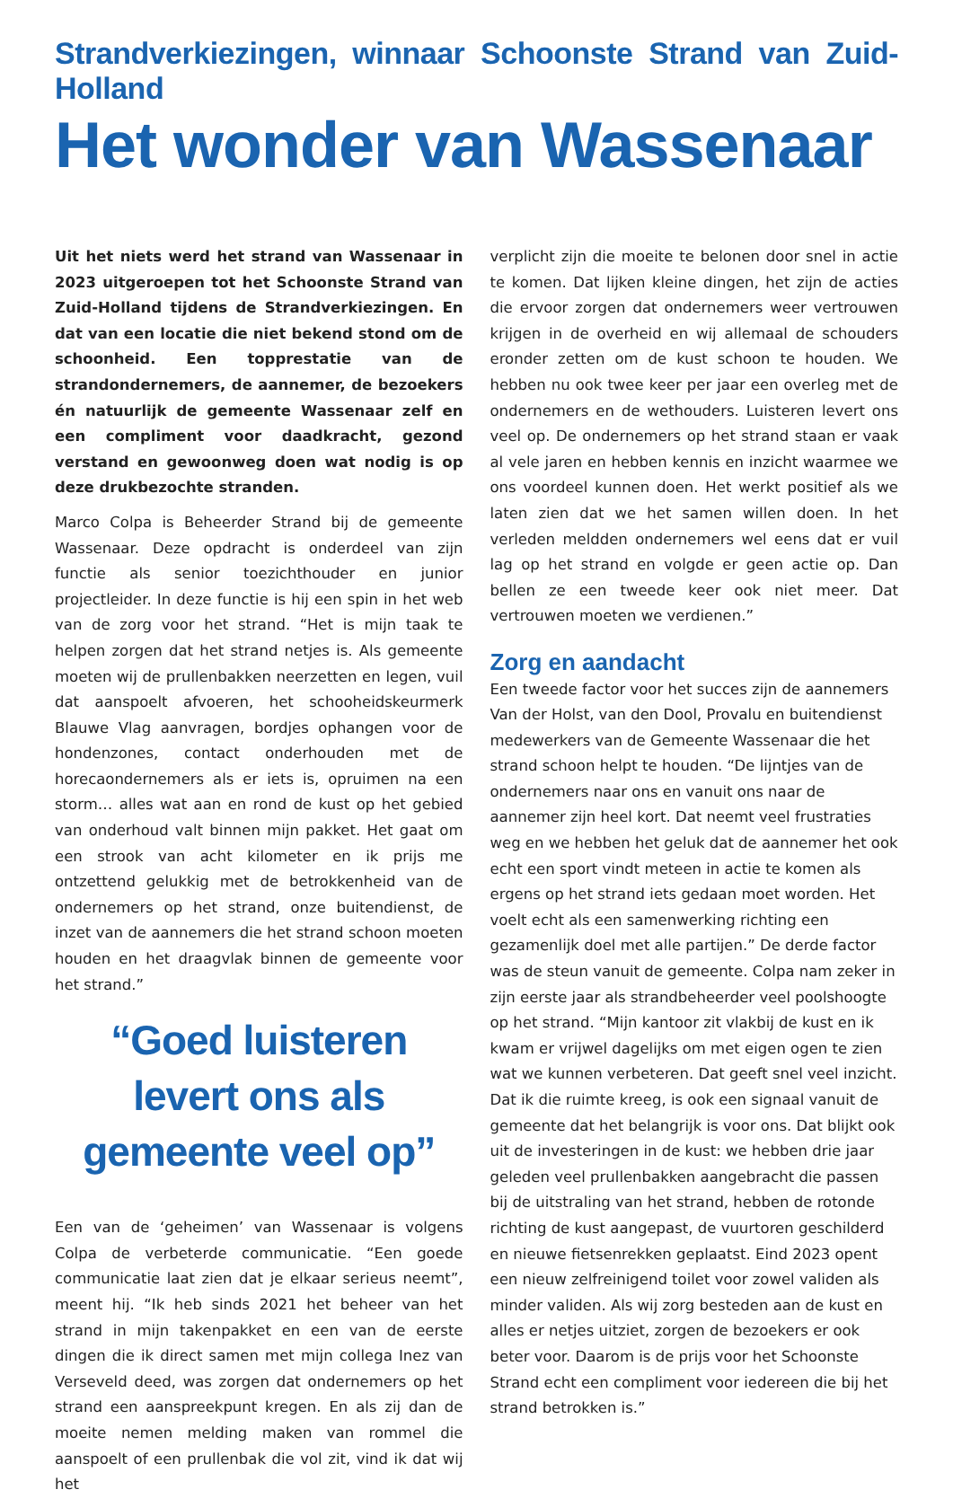Strandverkiezingen, winnaar Schoonste Strand van Zuid-Holland
Het wonder van Wassenaar
Uit het niets werd het strand van Wassenaar in 2023 uitgeroepen tot het Schoonste Strand van Zuid-Holland tijdens de Strandverkiezingen. En dat van een locatie die niet bekend stond om de schoonheid. Een topprestatie van de strandondernemers, de aannemer, de bezoekers én natuurlijk de gemeente Wassenaar zelf en een compliment voor daadkracht, gezond verstand en gewoonweg doen wat nodig is op deze drukbezochte stranden.
Marco Colpa is Beheerder Strand bij de gemeente Wassenaar. Deze opdracht is onderdeel van zijn functie als senior toezichthouder en junior projectleider. In deze functie is hij een spin in het web van de zorg voor het strand. “Het is mijn taak te helpen zorgen dat het strand netjes is. Als gemeente moeten wij de prullenbakken neerzetten en legen, vuil dat aanspoelt afvoeren, het schooheidskeurmerk Blauwe Vlag aanvragen, bordjes ophangen voor de hondenzones, contact onderhouden met de horecaondernemers als er iets is, opruimen na een storm… alles wat aan en rond de kust op het gebied van onderhoud valt binnen mijn pakket. Het gaat om een strook van acht kilometer en ik prijs me ontzettend gelukkig met de betrokkenheid van de ondernemers op het strand, onze buitendienst, de inzet van de aannemers die het strand schoon moeten houden en het draagvlak binnen de gemeente voor het strand.”
“Goed luisteren levert ons als gemeente veel op”
Een van de ‘geheimen’ van Wassenaar is volgens Colpa de verbeterde communicatie. “Een goede communicatie laat zien dat je elkaar serieus neemt”, meent hij. “Ik heb sinds 2021 het beheer van het strand in mijn takenpakket en een van de eerste dingen die ik direct samen met mijn collega Inez van Verseveld deed, was zorgen dat ondernemers op het strand een aanspreekpunt kregen. En als zij dan de moeite nemen melding maken van rommel die aanspoelt of een prullenbak die vol zit, vind ik dat wij het
verplicht zijn die moeite te belonen door snel in actie te komen. Dat lijken kleine dingen, het zijn de acties die ervoor zorgen dat ondernemers weer vertrouwen krijgen in de overheid en wij allemaal de schouders eronder zetten om de kust schoon te houden. We hebben nu ook twee keer per jaar een overleg met de ondernemers en de wethouders. Luisteren levert ons veel op. De ondernemers op het strand staan er vaak al vele jaren en hebben kennis en inzicht waarmee we ons voordeel kunnen doen. Het werkt positief als we laten zien dat we het samen willen doen. In het verleden meldden ondernemers wel eens dat er vuil lag op het strand en volgde er geen actie op. Dan bellen ze een tweede keer ook niet meer. Dat vertrouwen moeten we verdienen.”
Zorg en aandacht
Een tweede factor voor het succes zijn de aannemers Van der Holst, van den Dool, Provalu en buitendienst medewerkers van de Gemeente Wassenaar die het strand schoon helpt te houden. “De lijntjes van de ondernemers naar ons en vanuit ons naar de aannemer zijn heel kort. Dat neemt veel frustraties weg en we hebben het geluk dat de aannemer het ook echt een sport vindt meteen in actie te komen als ergens op het strand iets gedaan moet worden. Het voelt echt als een samenwerking richting een gezamenlijk doel met alle partijen.” De derde factor was de steun vanuit de gemeente. Colpa nam zeker in zijn eerste jaar als strandbeheerder veel poolshoogte op het strand. “Mijn kantoor zit vlakbij de kust en ik kwam er vrijwel dagelijks om met eigen ogen te zien wat we kunnen verbeteren. Dat geeft snel veel inzicht. Dat ik die ruimte kreeg, is ook een signaal vanuit de gemeente dat het belangrijk is voor ons. Dat blijkt ook uit de investeringen in de kust: we hebben drie jaar geleden veel prullenbakken aangebracht die passen bij de uitstraling van het strand, hebben de rotonde richting de kust aangepast, de vuurtoren geschilderd en nieuwe fietsenrekken geplaatst. Eind 2023 opent een nieuw zelfreinigend toilet voor zowel validen als minder validen. Als wij zorg besteden aan de kust en alles er netjes uitziet, zorgen de bezoekers er ook beter voor. Daarom is de prijs voor het Schoonste Strand echt een compliment voor iedereen die bij het strand betrokken is.”